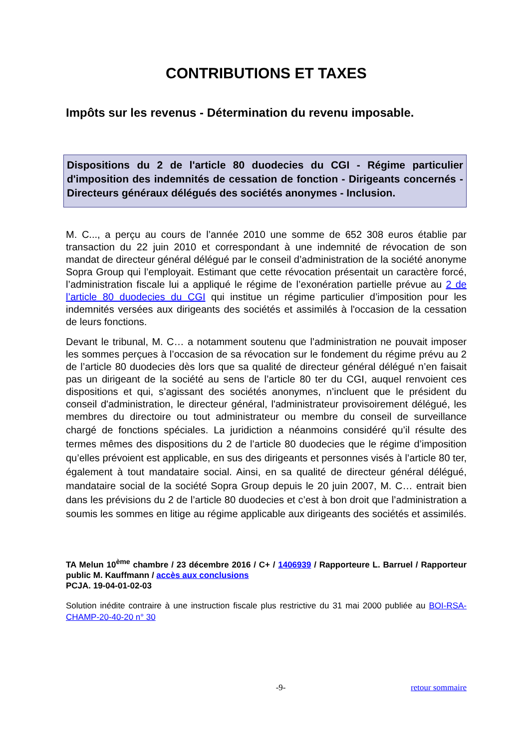CONTRIBUTIONS ET TAXES
Impôts sur les revenus - Détermination du revenu imposable.
Dispositions du 2 de l'article 80 duodecies du CGI - Régime particulier d'imposition des indemnités de cessation de fonction - Dirigeants concernés - Directeurs généraux délégués des sociétés anonymes - Inclusion.
M. C..., a perçu au cours de l’année 2010 une somme de 652 308 euros établie par transaction du 22 juin 2010 et correspondant à une indemnité de révocation de son mandat de directeur général délégué par le conseil d’administration de la société anonyme Sopra Group qui l’employait. Estimant que cette révocation présentait un caractère forcé, l’administration fiscale lui a appliqué le régime de l’exonération partielle prévue au 2 de l’article 80 duodecies du CGI qui institue un régime particulier d’imposition pour les indemnités versées aux dirigeants des sociétés et assimilés à l'occasion de la cessation de leurs fonctions.
Devant le tribunal, M. C… a notamment soutenu que l’administration ne pouvait imposer les sommes perçues à l’occasion de sa révocation sur le fondement du régime prévu au 2 de l’article 80 duodecies dès lors que sa qualité de directeur général délégué n’en faisait pas un dirigeant de la société au sens de l’article 80 ter du CGI, auquel renvoient ces dispositions et qui, s’agissant des sociétés anonymes, n’incluent que le président du conseil d'administration, le directeur général, l'administrateur provisoirement délégué, les membres du directoire ou tout administrateur ou membre du conseil de surveillance chargé de fonctions spéciales. La juridiction a néanmoins considéré qu’il résulte des termes mêmes des dispositions du 2 de l’article 80 duodecies que le régime d’imposition qu’elles prévoient est applicable, en sus des dirigeants et personnes visés à l’article 80 ter, également à tout mandataire social. Ainsi, en sa qualité de directeur général délégué, mandataire social de la société Sopra Group depuis le 20 juin 2007, M. C… entrait bien dans les prévisions du 2 de l’article 80 duodecies et c’est à bon droit que l’administration a soumis les sommes en litige au régime applicable aux dirigeants des sociétés et assimilés.
TA Melun 10<sup>ème</sup> chambre / 23 décembre 2016 / C+ / 1406939 / Rapporteure L. Barruel / Rapporteur public M. Kauffmann / accès aux conclusions
PCJA. 19-04-01-02-03
Solution inédite contraire à une instruction fiscale plus restrictive du 31 mai 2000 publiée au BOI-RSA-CHAMP-20-40-20 n° 30
-9- retour sommaire